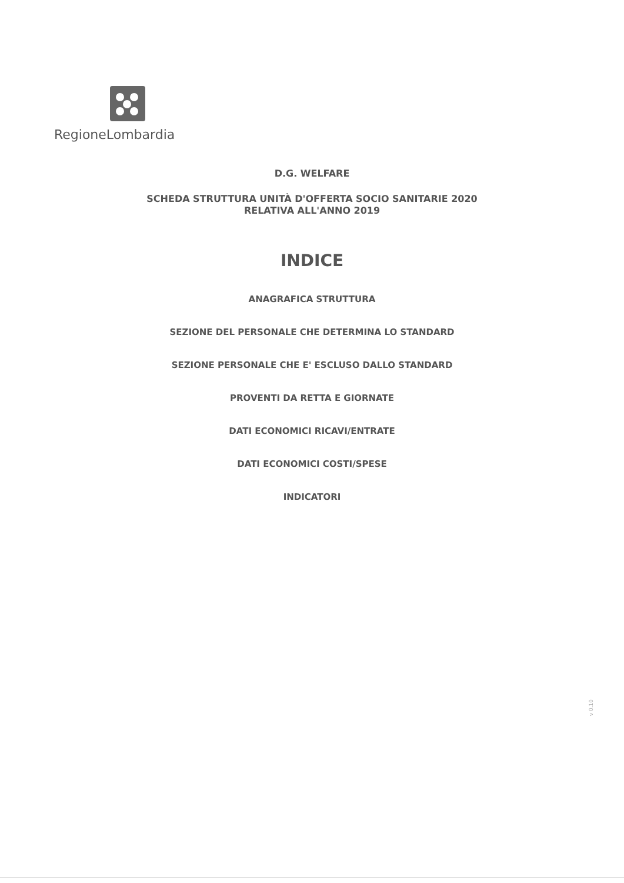RegioneLombardia
D.G. WELFARE
SCHEDA STRUTTURA UNITÀ D'OFFERTA SOCIO SANITARIE 2020
RELATIVA ALL'ANNO 2019
INDICE
ANAGRAFICA STRUTTURA
SEZIONE DEL PERSONALE CHE DETERMINA LO STANDARD
SEZIONE PERSONALE CHE E' ESCLUSO DALLO STANDARD
PROVENTI DA RETTA E GIORNATE
DATI ECONOMICI RICAVI/ENTRATE
DATI ECONOMICI COSTI/SPESE
INDICATORI
v 0.10